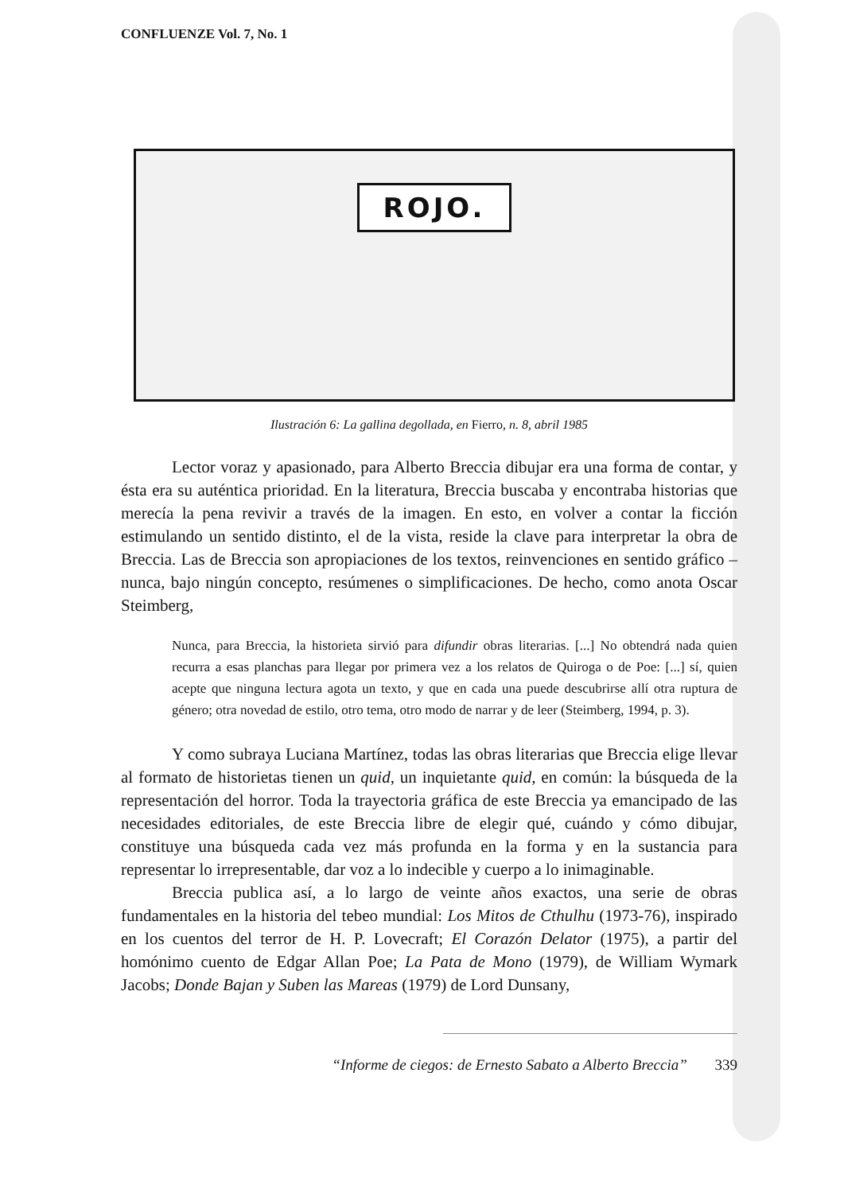CONFLUENZE Vol. 7, No. 1
ROJO.
Ilustración 6: La gallina degollada, en Fierro, n. 8, abril 1985
Lector voraz y apasionado, para Alberto Breccia dibujar era una forma de contar, y ésta era su auténtica prioridad. En la literatura, Breccia buscaba y encontraba historias que merecía la pena revivir a través de la imagen. En esto, en volver a contar la ficción estimulando un sentido distinto, el de la vista, reside la clave para interpretar la obra de Breccia. Las de Breccia son apropiaciones de los textos, reinvenciones en sentido gráfico – nunca, bajo ningún concepto, resúmenes o simplificaciones. De hecho, como anota Oscar Steimberg,
Nunca, para Breccia, la historieta sirvió para difundir obras literarias. [...] No obtendrá nada quien recurra a esas planchas para llegar por primera vez a los relatos de Quiroga o de Poe: [...] sí, quien acepte que ninguna lectura agota un texto, y que en cada una puede descubrirse allí otra ruptura de género; otra novedad de estilo, otro tema, otro modo de narrar y de leer (Steimberg, 1994, p. 3).
Y como subraya Luciana Martínez, todas las obras literarias que Breccia elige llevar al formato de historietas tienen un quid, un inquietante quid, en común: la búsqueda de la representación del horror. Toda la trayectoria gráfica de este Breccia ya emancipado de las necesidades editoriales, de este Breccia libre de elegir qué, cuándo y cómo dibujar, constituye una búsqueda cada vez más profunda en la forma y en la sustancia para representar lo irrepresentable, dar voz a lo indecible y cuerpo a lo inimaginable.
Breccia publica así, a lo largo de veinte años exactos, una serie de obras fundamentales en la historia del tebeo mundial: Los Mitos de Cthulhu (1973-76), inspirado en los cuentos del terror de H. P. Lovecraft; El Corazón Delator (1975), a partir del homónimo cuento de Edgar Allan Poe; La Pata de Mono (1979), de William Wymark Jacobs; Donde Bajan y Suben las Mareas (1979) de Lord Dunsany,
“Informe de ciegos: de Ernesto Sabato a Alberto Breccia” 339